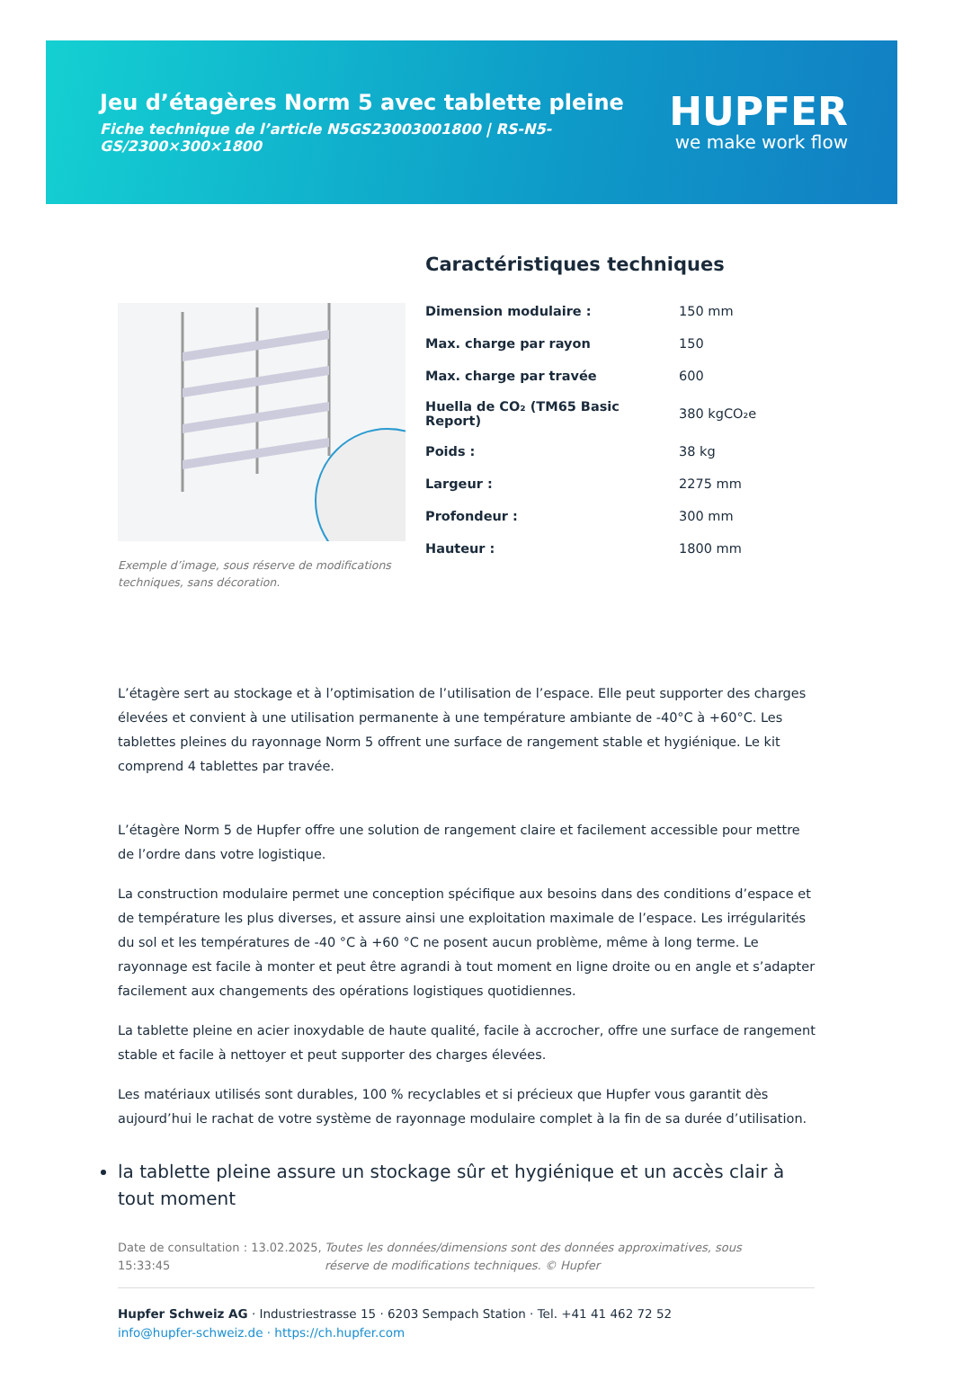Jeu d’étagères Norm 5 avec tablette pleine
Fiche technique de l’article N5GS23003001800 | RS-N5-GS/2300×300×1800
HUPFER
we make work flow
Exemple d’image, sous réserve de modifications techniques, sans décoration.
Caractéristiques techniques
| Dimension modulaire : | 150 mm |
| Max. charge par rayon | 150 |
| Max. charge par travée | 600 |
| Huella de CO₂ (TM65 Basic Report) | 380 kgCO₂e |
| Poids : | 38 kg |
| Largeur : | 2275 mm |
| Profondeur : | 300 mm |
| Hauteur : | 1800 mm |
L’étagère sert au stockage et à l’optimisation de l’utilisation de l’espace. Elle peut supporter des charges élevées et convient à une utilisation permanente à une température ambiante de -40°C à +60°C. Les tablettes pleines du rayonnage Norm 5 offrent une surface de rangement stable et hygiénique. Le kit comprend 4 tablettes par travée.
L’étagère Norm 5 de Hupfer offre une solution de rangement claire et facilement accessible pour mettre de l’ordre dans votre logistique.
La construction modulaire permet une conception spécifique aux besoins dans des conditions d’espace et de température les plus diverses, et assure ainsi une exploitation maximale de l’espace. Les irrégularités du sol et les températures de -40 °C à +60 °C ne posent aucun problème, même à long terme. Le rayonnage est facile à monter et peut être agrandi à tout moment en ligne droite ou en angle et s’adapter facilement aux changements des opérations logistiques quotidiennes.
La tablette pleine en acier inoxydable de haute qualité, facile à accrocher, offre une surface de rangement stable et facile à nettoyer et peut supporter des charges élevées.
Les matériaux utilisés sont durables, 100 % recyclables et si précieux que Hupfer vous garantit dès aujourd’hui le rachat de votre système de rayonnage modulaire complet à la fin de sa durée d’utilisation.
la tablette pleine assure un stockage sûr et hygiénique et un accès clair à tout moment
Date de consultation : 13.02.2025, 15:33:45
Toutes les données/dimensions sont des données approximatives, sous réserve de modifications techniques. © Hupfer
Hupfer Schweiz AG · Industriestrasse 15 · 6203 Sempach Station · Tel. +41 41 462 72 52
info@hupfer-schweiz.de · https://ch.hupfer.com